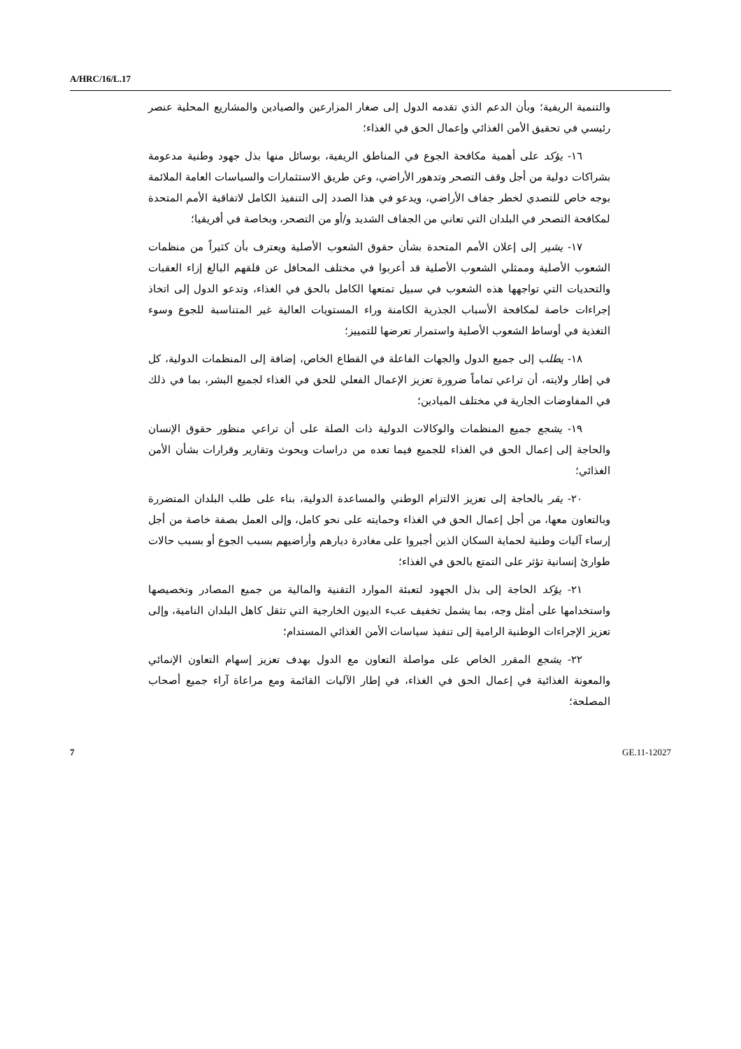A/HRC/16/L.17
والتنمية الريفية؛ وبأن الدعم الذي تقدمه الدول إلى صغار المزارعين والصيادين والمشاريع المحلية عنصر رئيسي في تحقيق الأمن الغذائي وإعمال الحق في الغذاء؛
١٦- يؤكد على أهمية مكافحة الجوع في المناطق الريفية، بوسائل منها بذل جهود وطنية مدعومة بشراكات دولية من أجل وقف التصحر وتدهور الأراضي، وعن طريق الاستثمارات والسياسات العامة الملائمة بوجه خاص للتصدي لخطر جفاف الأراضي، ويدعو في هذا الصدد إلى التنفيذ الكامل لاتفاقية الأمم المتحدة لمكافحة التصحر في البلدان التي تعاني من الجفاف الشديد و/أو من التصحر، وبخاصة في أفريقيا؛
١٧- يشير إلى إعلان الأمم المتحدة بشأن حقوق الشعوب الأصلية ويعترف بأن كثيراً من منظمات الشعوب الأصلية وممثلي الشعوب الأصلية قد أعربوا في مختلف المحافل عن قلقهم البالغ إزاء العقبات والتحديات التي تواجهها هذه الشعوب في سبيل تمتعها الكامل بالحق في الغذاء، وتدعو الدول إلى اتخاذ إجراءات خاصة لمكافحة الأسباب الجذرية الكامنة وراء المستويات العالية غير المتناسبة للجوع وسوء التغذية في أوساط الشعوب الأصلية واستمرار تعرضها للتمييز؛
١٨- يطلب إلى جميع الدول والجهات الفاعلة في القطاع الخاص، إضافة إلى المنظمات الدولية، كل في إطار ولايته، أن تراعي تماماً ضرورة تعزيز الإعمال الفعلي للحق في الغذاء لجميع البشر، بما في ذلك في المفاوضات الجارية في مختلف الميادين؛
١٩- يشجع جميع المنظمات والوكالات الدولية ذات الصلة على أن تراعي منظور حقوق الإنسان والحاجة إلى إعمال الحق في الغذاء للجميع فيما تعده من دراسات وبحوث وتقارير وقرارات بشأن الأمن الغذائي؛
٢٠- يقر بالحاجة إلى تعزيز الالتزام الوطني والمساعدة الدولية، بناء على طلب البلدان المتضررة وبالتعاون معها، من أجل إعمال الحق في الغذاء وحمايته على نحو كامل، وإلى العمل بصفة خاصة من أجل إرساء آليات وطنية لحماية السكان الذين أجبروا على مغادرة ديارهم وأراضيهم بسبب الجوع أو بسبب حالات طوارئ إنسانية تؤثر على التمتع بالحق في الغذاء؛
٢١- يؤكد الحاجة إلى بذل الجهود لتعبئة الموارد التقنية والمالية من جميع المصادر وتخصيصها واستخدامها على أمثل وجه، بما يشمل تخفيف عبء الديون الخارجية التي تثقل كاهل البلدان النامية، وإلى تعزيز الإجراءات الوطنية الرامية إلى تنفيذ سياسات الأمن الغذائي المستدام؛
٢٢- يشجع المقرر الخاص على مواصلة التعاون مع الدول بهدف تعزيز إسهام التعاون الإنمائي والمعونة الغذائية في إعمال الحق في الغذاء، في إطار الآليات القائمة ومع مراعاة آراء جميع أصحاب المصلحة؛
7 GE.11-12027